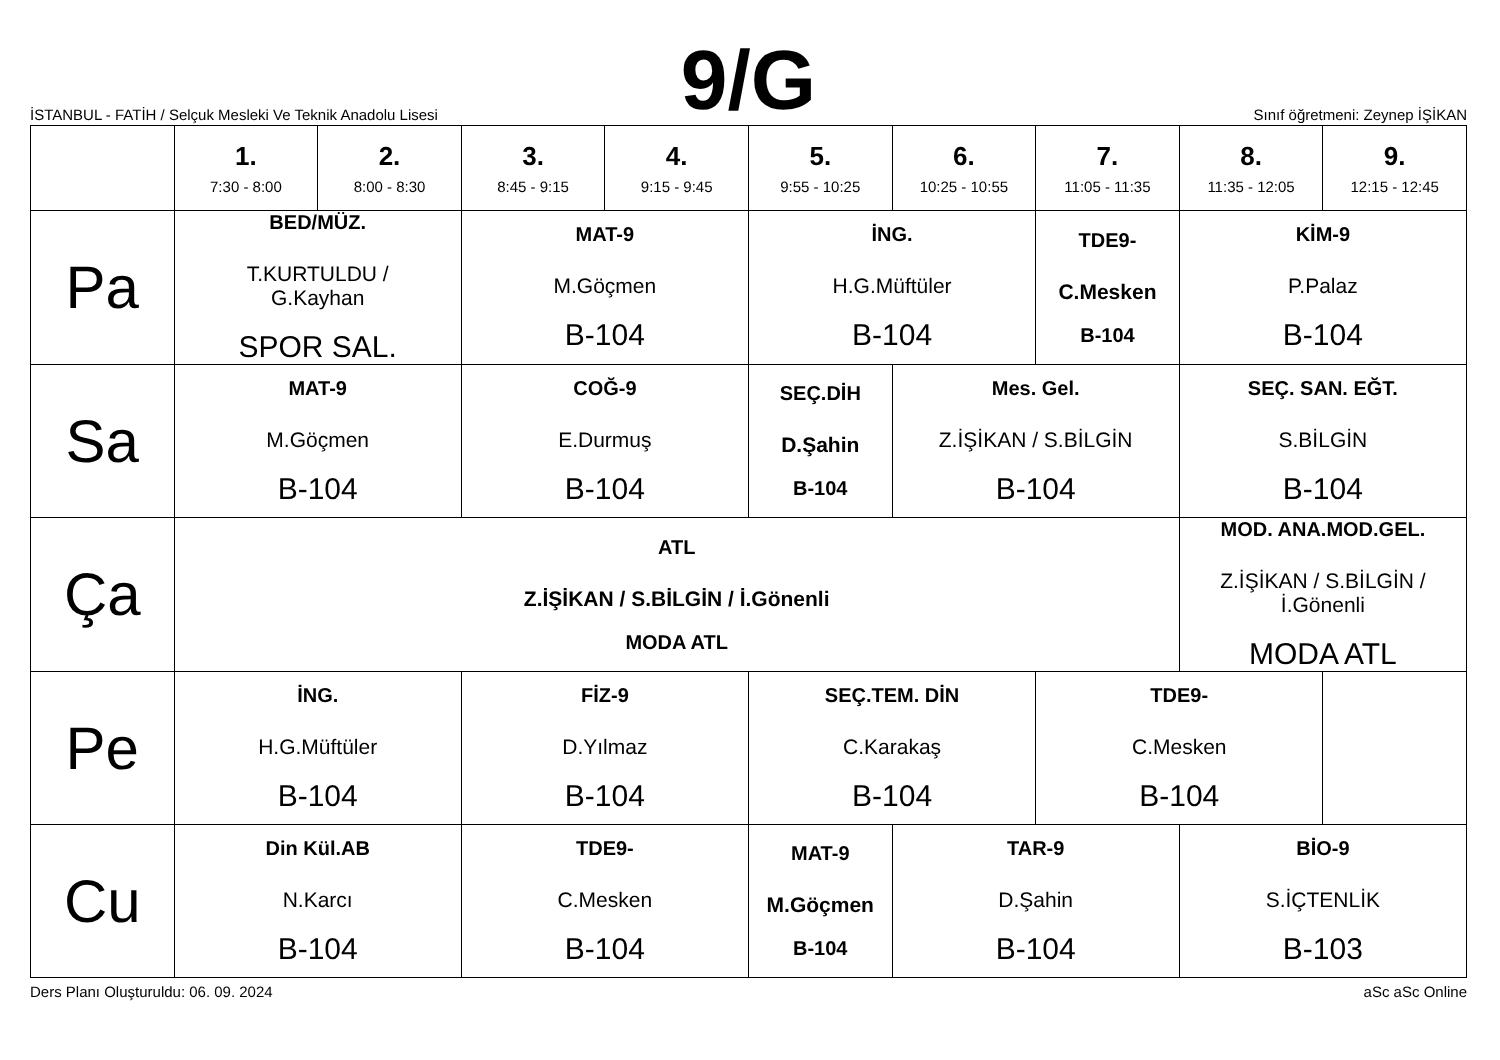İSTANBUL - FATİH / Selçuk Mesleki Ve Teknik Anadolu Lisesi
9/G
Sınıf öğretmeni: Zeynep İŞİKAN
| | 1. 7:30 - 8:00 | 2. 8:00 - 8:30 | 3. 8:45 - 9:15 | 4. 9:15 - 9:45 | 5. 9:55 - 10:25 | 6. 10:25 - 10:55 | 7. 11:05 - 11:35 | 8. 11:35 - 12:05 | 9. 12:15 - 12:45 |
| --- | --- | --- | --- | --- | --- | --- | --- | --- | --- |
| Pa | BED/MÜZ. T.KURTULDU / G.Kayhan SPOR SAL. | | MAT-9 M.Göçmen B-104 | | İNG. H.G.Müftüler B-104 | | TDE9- C.Mesken B-104 | KİM-9 P.Palaz B-104 | |
| Sa | MAT-9 M.Göçmen B-104 | | COĞ-9 E.Durmuş B-104 | | SEÇ.DİH D.Şahin B-104 | Mes. Gel. Z.İŞİKAN / S.BİLGİN B-104 | | SEÇ. SAN. EĞT. S.BİLGİN B-104 | |
| Ça | ATL Z.İŞİKAN / S.BİLGİN / İ.Gönenli MODA ATL | | | | | | | MOD. ANA.MOD.GEL. Z.İŞİKAN / S.BİLGİN / İ.Gönenli MODA ATL | |
| Pe | İNG. H.G.Müftüler B-104 | | FİZ-9 D.Yılmaz B-104 | | SEÇ.TEM. DİN C.Karakaş B-104 | | TDE9- C.Mesken B-104 | | |
| Cu | Din Kül.AB N.Karcı B-104 | | TDE9- C.Mesken B-104 | | MAT-9 M.Göçmen B-104 | TAR-9 D.Şahin B-104 | | BİO-9 S.İÇTENLİK B-103 | |
Ders Planı Oluşturuldu: 06. 09. 2024 aSc aSc Online